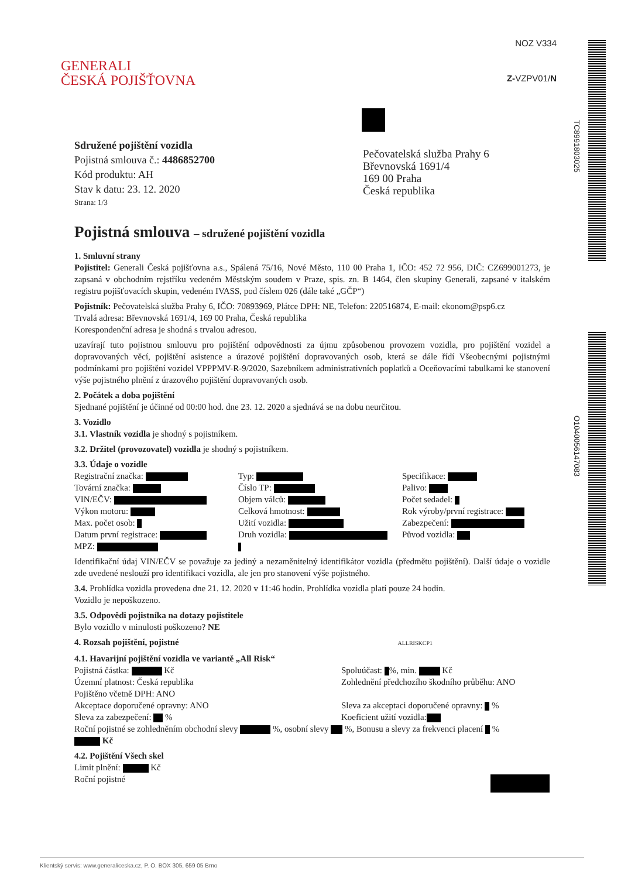NOZ V334
Z-VZPV01/N
GENERALI
ČESKÁ POJIŠŤOVNA
TC8991803025
O1040056147083
Pečovatelská služba Prahy 6
Břevnovská 1691/4
169 00 Praha
Česká republika
Sdružené pojištění vozidla
Pojistná smlouva č.: 4486852700
Kód produktu: AH
Stav k datu: 23. 12. 2020
Strana: 1/3
Pojistná smlouva – sdružené pojištění vozidla
1. Smluvní strany
Pojistitel: Generali Česká pojišťovna a.s., Spálená 75/16, Nové Město, 110 00 Praha 1, IČO: 452 72 956, DIČ: CZ699001273, je zapsaná v obchodním rejstříku vedeném Městským soudem v Praze, spis. zn. B 1464, člen skupiny Generali, zapsané v italském registru pojišťovacích skupin, vedeném IVASS, pod číslem 026 (dále také „GČP“)
Pojistník: Pečovatelská služba Prahy 6, IČO: 70893969, Plátce DPH: NE, Telefon: 220516874, E-mail: ekonom@psp6.cz
Trvalá adresa: Břevnovská 1691/4, 169 00 Praha, Česká republika
Korespondenční adresa je shodná s trvalou adresou.
uzavírají tuto pojistnou smlouvu pro pojištění odpovědnosti za újmu způsobenou provozem vozidla, pro pojištění vozidel a dopravovaných věcí, pojištění asistence a úrazové pojištění dopravovaných osob, která se dále řídí Všeobecnými pojistnými podmínkami pro pojištění vozidel VPPPMV-R-9/2020, Sazebníkem administrativních poplatků a Oceňovacími tabulkami ke stanovení výše pojistného plnění z úrazového pojištění dopravovaných osob.
2. Počátek a doba pojištění
Sjednané pojištění je účinné od 00:00 hod. dne 23. 12. 2020 a sjednává se na dobu neurčitou.
3. Vozidlo
3.1. Vlastník vozidla je shodný s pojistníkem.
3.2. Držitel (provozovatel) vozidla je shodný s pojistníkem.
3.3. Údaje o vozidle
Registrační značka:
Typ:
Specifikace:
Tovární značka:
Číslo TP:
Palivo:
VIN/EČV:
Objem válců:
Počet sedadel:
Výkon motoru:
Celková hmotnost:
Rok výroby/první registrace:
Max. počet osob:
Užití vozidla:
Zabezpečení:
Datum první registrace:
Druh vozidla:
Původ vozidla:
MPZ:
Identifikační údaj VIN/EČV se považuje za jediný a nezaměnitelný identifikátor vozidla (předmětu pojištění). Další údaje o vozidle zde uvedené neslouží pro identifikaci vozidla, ale jen pro stanovení výše pojistného.
3.4. Prohlídka vozidla provedena dne 21. 12. 2020 v 11:46 hodin. Prohlídka vozidla platí pouze 24 hodin.
Vozidlo je nepoškozeno.
3.5. Odpovědi pojistníka na dotazy pojistitele
Bylo vozidlo v minulosti poškozeno? NE
4. Rozsah pojištění, pojistné ALLRISKCP1
4.1. Havarijní pojištění vozidla ve variantě „All Risk“
Pojistná částka: Kč
Spoluúčast: %, min. Kč
Územní platnost: Česká republika
Zohlednění předchozího škodního průběhu: ANO
Pojištěno včetně DPH: ANO
Akceptace doporučené opravny: ANO
Sleva za akceptaci doporučené opravny: %
Sleva za zabezpečení: %
Koeficient užití vozidla:
Roční pojistné se zohledněním obchodní slevy %, osobní slevy %, Bonusu a slevy za frekvenci placení %
Kč
4.2. Pojištění Všech skel
Limit plnění: Kč
Roční pojistné
Klientský servis: www.generaliceska.cz, P. O. BOX 305, 659 05 Brno